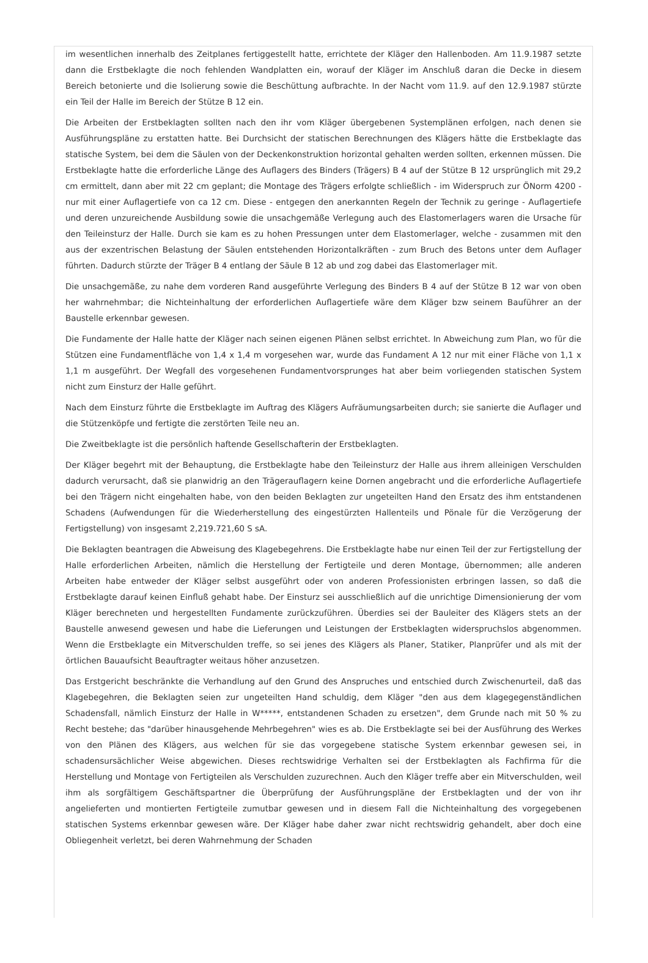im wesentlichen innerhalb des Zeitplanes fertiggestellt hatte, errichtete der Kläger den Hallenboden. Am 11.9.1987 setzte dann die Erstbeklagte die noch fehlenden Wandplatten ein, worauf der Kläger im Anschluß daran die Decke in diesem Bereich betonierte und die Isolierung sowie die Beschüttung aufbrachte. In der Nacht vom 11.9. auf den 12.9.1987 stürzte ein Teil der Halle im Bereich der Stütze B 12 ein.
Die Arbeiten der Erstbeklagten sollten nach den ihr vom Kläger übergebenen Systemplänen erfolgen, nach denen sie Ausführungspläne zu erstatten hatte. Bei Durchsicht der statischen Berechnungen des Klägers hätte die Erstbeklagte das statische System, bei dem die Säulen von der Deckenkonstruktion horizontal gehalten werden sollten, erkennen müssen. Die Erstbeklagte hatte die erforderliche Länge des Auflagers des Binders (Trägers) B 4 auf der Stütze B 12 ursprünglich mit 29,2 cm ermittelt, dann aber mit 22 cm geplant; die Montage des Trägers erfolgte schließlich - im Widerspruch zur ÖNorm 4200 - nur mit einer Auflagertiefe von ca 12 cm. Diese - entgegen den anerkannten Regeln der Technik zu geringe - Auflagertiefe und deren unzureichende Ausbildung sowie die unsachgemäße Verlegung auch des Elastomerlagers waren die Ursache für den Teileinsturz der Halle. Durch sie kam es zu hohen Pressungen unter dem Elastomerlager, welche - zusammen mit den aus der exzentrischen Belastung der Säulen entstehenden Horizontalkräften - zum Bruch des Betons unter dem Auflager führten. Dadurch stürzte der Träger B 4 entlang der Säule B 12 ab und zog dabei das Elastomerlager mit.
Die unsachgemäße, zu nahe dem vorderen Rand ausgeführte Verlegung des Binders B 4 auf der Stütze B 12 war von oben her wahrnehmbar; die Nichteinhaltung der erforderlichen Auflagertiefe wäre dem Kläger bzw seinem Bauführer an der Baustelle erkennbar gewesen.
Die Fundamente der Halle hatte der Kläger nach seinen eigenen Plänen selbst errichtet. In Abweichung zum Plan, wo für die Stützen eine Fundamentfläche von 1,4 x 1,4 m vorgesehen war, wurde das Fundament A 12 nur mit einer Fläche von 1,1 x 1,1 m ausgeführt. Der Wegfall des vorgesehenen Fundamentvorsprunges hat aber beim vorliegenden statischen System nicht zum Einsturz der Halle geführt.
Nach dem Einsturz führte die Erstbeklagte im Auftrag des Klägers Aufräumungsarbeiten durch; sie sanierte die Auflager und die Stützenköpfe und fertigte die zerstörten Teile neu an.
Die Zweitbeklagte ist die persönlich haftende Gesellschafterin der Erstbeklagten.
Der Kläger begehrt mit der Behauptung, die Erstbeklagte habe den Teileinsturz der Halle aus ihrem alleinigen Verschulden dadurch verursacht, daß sie planwidrig an den Trägerauflagern keine Dornen angebracht und die erforderliche Auflagertiefe bei den Trägern nicht eingehalten habe, von den beiden Beklagten zur ungeteilten Hand den Ersatz des ihm entstandenen Schadens (Aufwendungen für die Wiederherstellung des eingestürzten Hallenteils und Pönale für die Verzögerung der Fertigstellung) von insgesamt 2,219.721,60 S sA.
Die Beklagten beantragen die Abweisung des Klagebegehrens. Die Erstbeklagte habe nur einen Teil der zur Fertigstellung der Halle erforderlichen Arbeiten, nämlich die Herstellung der Fertigteile und deren Montage, übernommen; alle anderen Arbeiten habe entweder der Kläger selbst ausgeführt oder von anderen Professionisten erbringen lassen, so daß die Erstbeklagte darauf keinen Einfluß gehabt habe. Der Einsturz sei ausschließlich auf die unrichtige Dimensionierung der vom Kläger berechneten und hergestellten Fundamente zurückzuführen. Überdies sei der Bauleiter des Klägers stets an der Baustelle anwesend gewesen und habe die Lieferungen und Leistungen der Erstbeklagten widerspruchslos abgenommen. Wenn die Erstbeklagte ein Mitverschulden treffe, so sei jenes des Klägers als Planer, Statiker, Planprüfer und als mit der örtlichen Bauaufsicht Beauftragter weitaus höher anzusetzen.
Das Erstgericht beschränkte die Verhandlung auf den Grund des Anspruches und entschied durch Zwischenurteil, daß das Klagebegehren, die Beklagten seien zur ungeteilten Hand schuldig, dem Kläger "den aus dem klagegegenständlichen Schadensfall, nämlich Einsturz der Halle in W*****, entstandenen Schaden zu ersetzen", dem Grunde nach mit 50 % zu Recht bestehe; das "darüber hinausgehende Mehrbegehren" wies es ab. Die Erstbeklagte sei bei der Ausführung des Werkes von den Plänen des Klägers, aus welchen für sie das vorgegebene statische System erkennbar gewesen sei, in schadensursächlicher Weise abgewichen. Dieses rechtswidrige Verhalten sei der Erstbeklagten als Fachfirma für die Herstellung und Montage von Fertigteilen als Verschulden zuzurechnen. Auch den Kläger treffe aber ein Mitverschulden, weil ihm als sorgfältigem Geschäftspartner die Überprüfung der Ausführungspläne der Erstbeklagten und der von ihr angelieferten und montierten Fertigteile zumutbar gewesen und in diesem Fall die Nichteinhaltung des vorgegebenen statischen Systems erkennbar gewesen wäre. Der Kläger habe daher zwar nicht rechtswidrig gehandelt, aber doch eine Obliegenheit verletzt, bei deren Wahrnehmung der Schaden